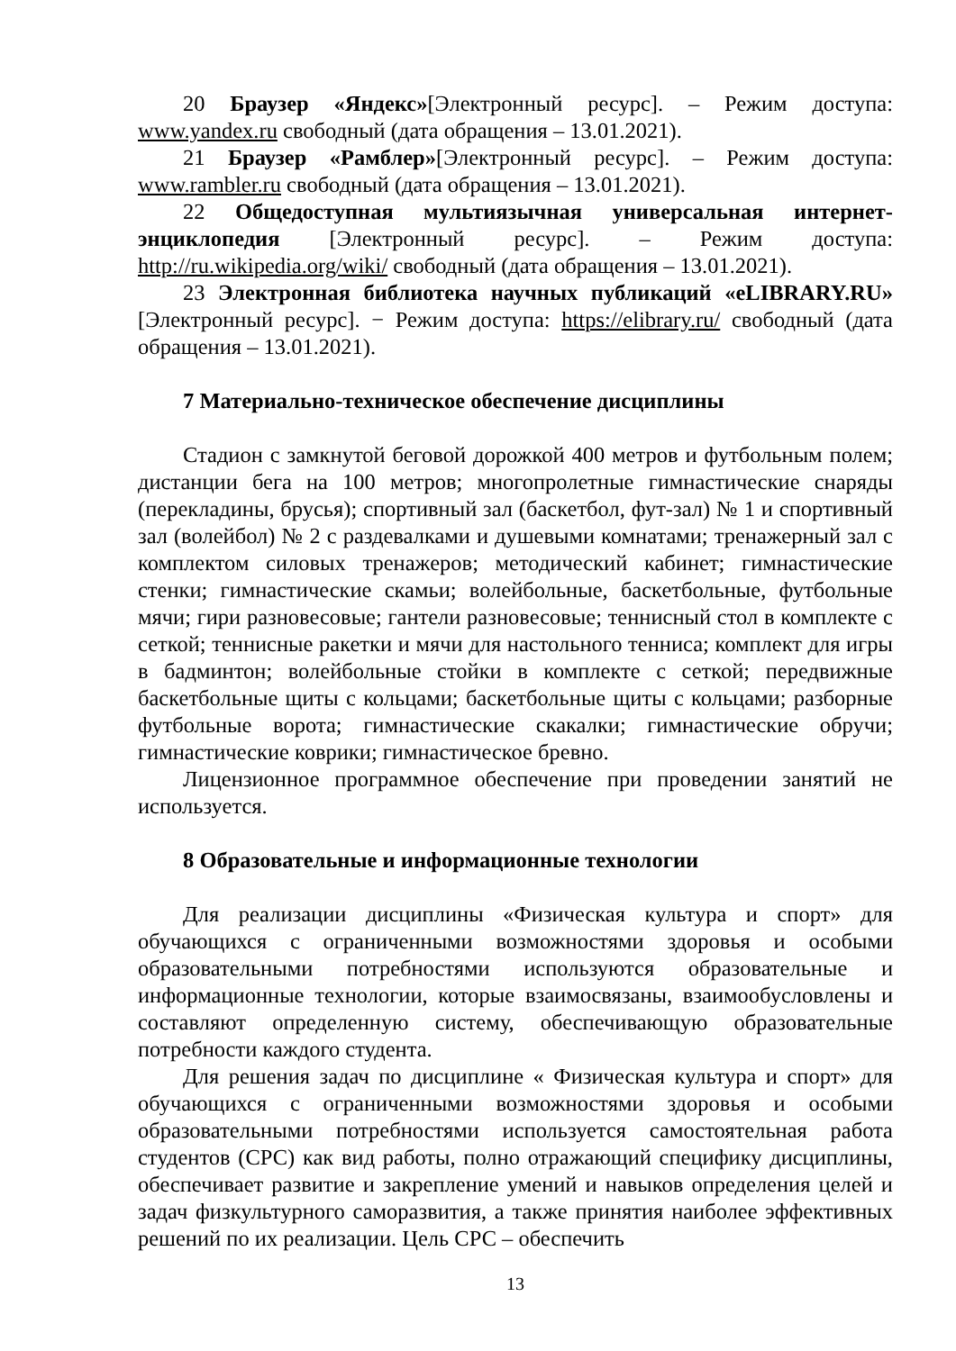20 Браузер «Яндекс»[Электронный ресурс]. – Режим доступа: www.yandex.ru свободный (дата обращения – 13.01.2021).
21 Браузер «Рамблер»[Электронный ресурс]. – Режим доступа: www.rambler.ru свободный (дата обращения – 13.01.2021).
22 Общедоступная мультиязычная универсальная интернет-энциклопедия [Электронный ресурс]. – Режим доступа: http://ru.wikipedia.org/wiki/ свободный (дата обращения – 13.01.2021).
23 Электронная библиотека научных публикаций «eLIBRARY.RU» [Электронный ресурс]. − Режим доступа: https://elibrary.ru/ свободный (дата обращения – 13.01.2021).
7 Материально-техническое обеспечение дисциплины
Стадион с замкнутой беговой дорожкой 400 метров и футбольным полем; дистанции бега на 100 метров; многопролетные гимнастические снаряды (перекладины, брусья); спортивный зал (баскетбол, фут-зал) № 1 и спортивный зал (волейбол) № 2 с раздевалками и душевыми комнатами; тренажерный зал с комплектом силовых тренажеров; методический кабинет; гимнастические стенки; гимнастические скамьи; волейбольные, баскетбольные, футбольные мячи; гири разновесовые; гантели разновесовые; теннисный стол в комплекте с сеткой; теннисные ракетки и мячи для настольного тенниса; комплект для игры в бадминтон; волейбольные стойки в комплекте с сеткой; передвижные баскетбольные щиты с кольцами; баскетбольные щиты с кольцами; разборные футбольные ворота; гимнастические скакалки; гимнастические обручи; гимнастические коврики; гимнастическое бревно.
Лицензионное программное обеспечение при проведении занятий не используется.
8 Образовательные и информационные технологии
Для реализации дисциплины «Физическая культура и спорт» для обучающихся с ограниченными возможностями здоровья и особыми образовательными потребностями используются образовательные и информационные технологии, которые взаимосвязаны, взаимообусловлены и составляют определенную систему, обеспечивающую образовательные потребности каждого студента.
Для решения задач по дисциплине « Физическая культура и спорт» для обучающихся с ограниченными возможностями здоровья и особыми образовательными потребностями используется самостоятельная работа студентов (СРС) как вид работы, полно отражающий специфику дисциплины, обеспечивает развитие и закрепление умений и навыков определения целей и задач физкультурного саморазвития, а также принятия наиболее эффективных решений по их реализации. Цель СРС – обеспечить
13